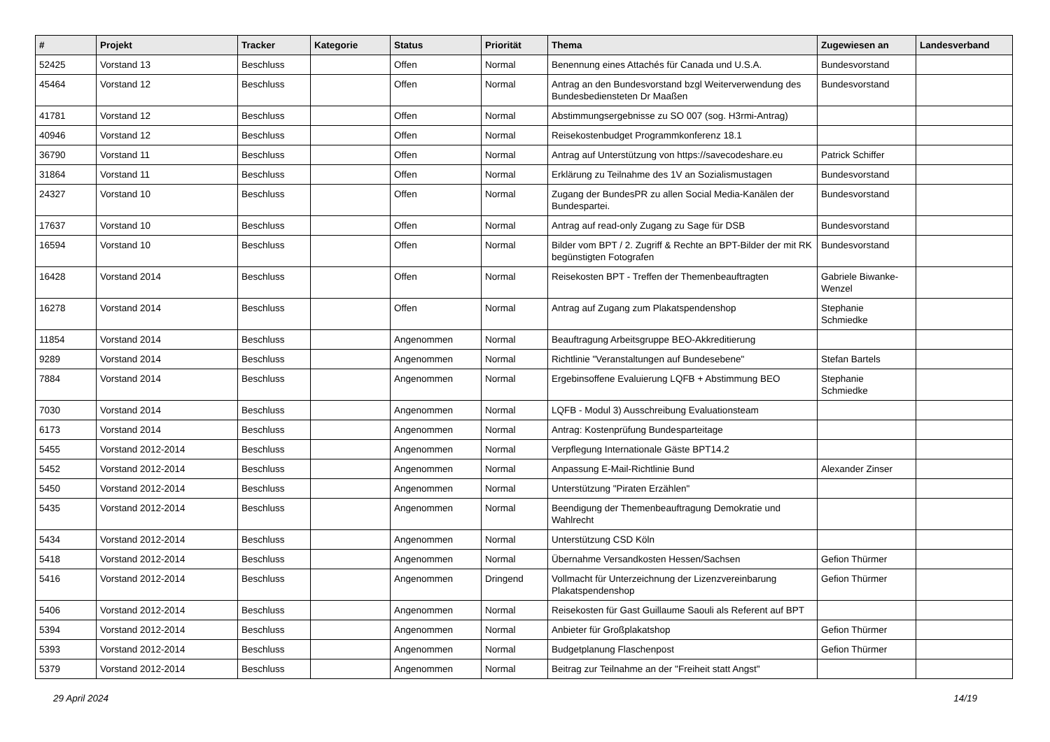| # | Projekt | Tracker | Kategorie | Status | Priorität | Thema | Zugewiesen an | Landesverband |
| --- | --- | --- | --- | --- | --- | --- | --- | --- |
| 52425 | Vorstand 13 | Beschluss | | Offen | Normal | Benennung eines Attachés für Canada und U.S.A. | Bundesvorstand | |
| 45464 | Vorstand 12 | Beschluss | | Offen | Normal | Antrag an den Bundesvorstand bzgl Weiterverwendung des Bundesbediensteten Dr Maaßen | Bundesvorstand | |
| 41781 | Vorstand 12 | Beschluss | | Offen | Normal | Abstimmungsergebnisse zu SO 007 (sog. H3rmi-Antrag) | | |
| 40946 | Vorstand 12 | Beschluss | | Offen | Normal | Reisekostenbudget Programmkonferenz 18.1 | | |
| 36790 | Vorstand 11 | Beschluss | | Offen | Normal | Antrag auf Unterstützung von https://savecodeshare.eu | Patrick Schiffer | |
| 31864 | Vorstand 11 | Beschluss | | Offen | Normal | Erklärung zu Teilnahme des 1V an Sozialismustagen | Bundesvorstand | |
| 24327 | Vorstand 10 | Beschluss | | Offen | Normal | Zugang der BundesPR zu allen Social Media-Kanälen der Bundespartei. | Bundesvorstand | |
| 17637 | Vorstand 10 | Beschluss | | Offen | Normal | Antrag auf read-only Zugang zu Sage für DSB | Bundesvorstand | |
| 16594 | Vorstand 10 | Beschluss | | Offen | Normal | Bilder vom BPT / 2. Zugriff & Rechte an BPT-Bilder der mit RK begünstigten Fotografen | Bundesvorstand | |
| 16428 | Vorstand 2014 | Beschluss | | Offen | Normal | Reisekosten BPT - Treffen der Themenbeauftragten | Gabriele Biwanke-Wenzel | |
| 16278 | Vorstand 2014 | Beschluss | | Offen | Normal | Antrag auf Zugang zum Plakatspendenshop | Stephanie Schmiedke | |
| 11854 | Vorstand 2014 | Beschluss | | Angenommen | Normal | Beauftragung Arbeitsgruppe BEO-Akkreditierung | | |
| 9289 | Vorstand 2014 | Beschluss | | Angenommen | Normal | Richtlinie "Veranstaltungen auf Bundesebene" | Stefan Bartels | |
| 7884 | Vorstand 2014 | Beschluss | | Angenommen | Normal | Ergebinsoffene Evaluierung LQFB + Abstimmung BEO | Stephanie Schmiedke | |
| 7030 | Vorstand 2014 | Beschluss | | Angenommen | Normal | LQFB - Modul 3) Ausschreibung Evaluationsteam | | |
| 6173 | Vorstand 2014 | Beschluss | | Angenommen | Normal | Antrag: Kostenprüfung Bundesparteitage | | |
| 5455 | Vorstand 2012-2014 | Beschluss | | Angenommen | Normal | Verpflegung Internationale Gäste BPT14.2 | | |
| 5452 | Vorstand 2012-2014 | Beschluss | | Angenommen | Normal | Anpassung E-Mail-Richtlinie Bund | Alexander Zinser | |
| 5450 | Vorstand 2012-2014 | Beschluss | | Angenommen | Normal | Unterstützung "Piraten Erzählen" | | |
| 5435 | Vorstand 2012-2014 | Beschluss | | Angenommen | Normal | Beendigung der Themenbeauftragung Demokratie und Wahlrecht | | |
| 5434 | Vorstand 2012-2014 | Beschluss | | Angenommen | Normal | Unterstützung CSD Köln | | |
| 5418 | Vorstand 2012-2014 | Beschluss | | Angenommen | Normal | Übernahme Versandkosten Hessen/Sachsen | Gefion Thürmer | |
| 5416 | Vorstand 2012-2014 | Beschluss | | Angenommen | Dringend | Vollmacht für Unterzeichnung der Lizenzvereinbarung Plakatspendenshop | Gefion Thürmer | |
| 5406 | Vorstand 2012-2014 | Beschluss | | Angenommen | Normal | Reisekosten für Gast Guillaume Saouli als Referent auf BPT | | |
| 5394 | Vorstand 2012-2014 | Beschluss | | Angenommen | Normal | Anbieter für Großplakatshop | Gefion Thürmer | |
| 5393 | Vorstand 2012-2014 | Beschluss | | Angenommen | Normal | Budgetplanung Flaschenpost | Gefion Thürmer | |
| 5379 | Vorstand 2012-2014 | Beschluss | | Angenommen | Normal | Beitrag zur Teilnahme an der "Freiheit statt Angst" | | |
29 April 2024 14/19